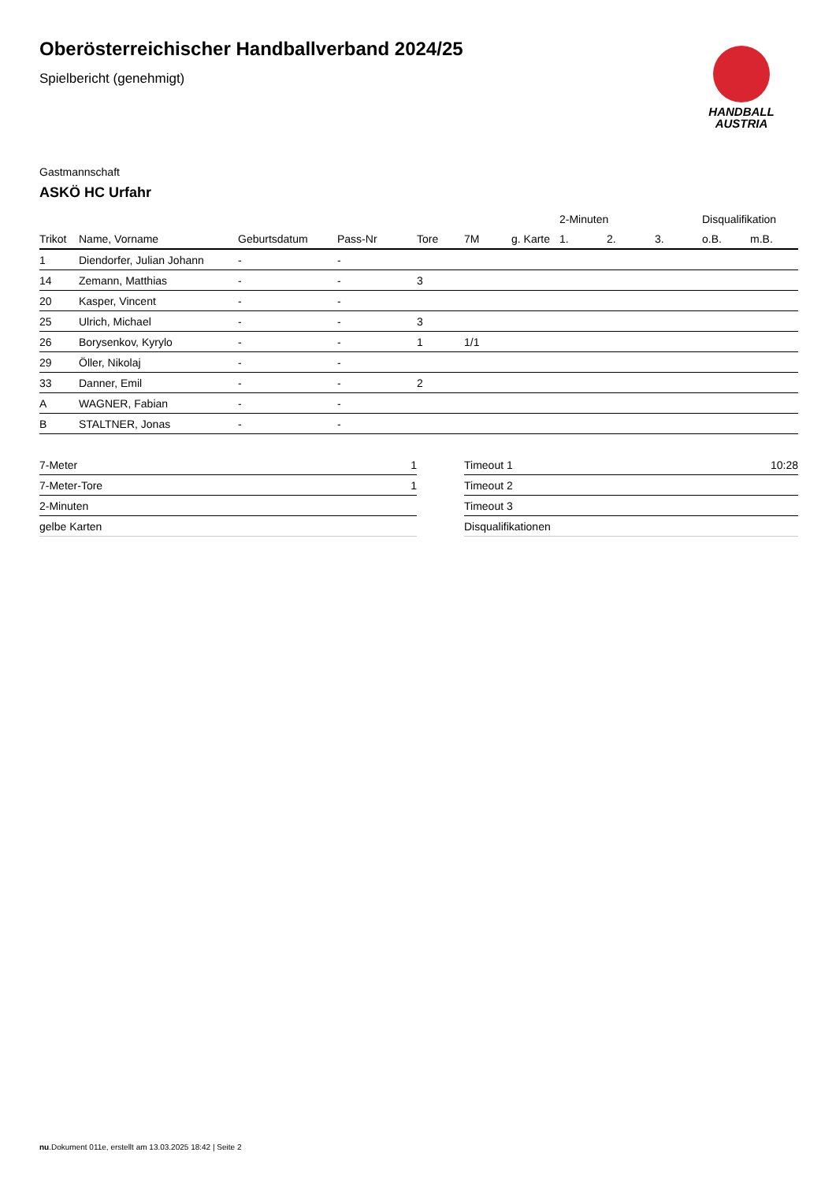Oberösterreichischer Handballverband 2024/25
Spielbericht (genehmigt)
HANDBALL
AUSTRIA
Gastmannschaft
ASKÖ HC Urfahr
| | | | | | | | 2-Minuten | | | Disqualifikation | |
| --- | --- | --- | --- | --- | --- | --- | --- | --- | --- | --- | --- |
| Trikot | Name, Vorname | Geburtsdatum | Pass-Nr | Tore | 7M | g. Karte | 1. | 2. | 3. | o.B. | m.B. |
| 1 | Diendorfer, Julian Johann | - | - | | | | | | | | |
| 14 | Zemann, Matthias | - | - | 3 | | | | | | | |
| 20 | Kasper, Vincent | - | - | | | | | | | | |
| 25 | Ulrich, Michael | - | - | 3 | | | | | | | |
| 26 | Borysenkov, Kyrylo | - | - | 1 | 1/1 | | | | | | |
| 29 | Öller, Nikolaj | - | - | | | | | | | | |
| 33 | Danner, Emil | - | - | 2 | | | | | | | |
| A | WAGNER, Fabian | - | - | | | | | | | | |
| B | STALTNER, Jonas | - | - | | | | | | | | |
| 7-Meter | 1 |
| 7-Meter-Tore | 1 |
| 2-Minuten | |
| gelbe Karten | |
| Timeout 1 | 10:28 |
| Timeout 2 | |
| Timeout 3 | |
| Disqualifikationen | |
nu.Dokument 011e, erstellt am 13.03.2025 18:42 | Seite 2